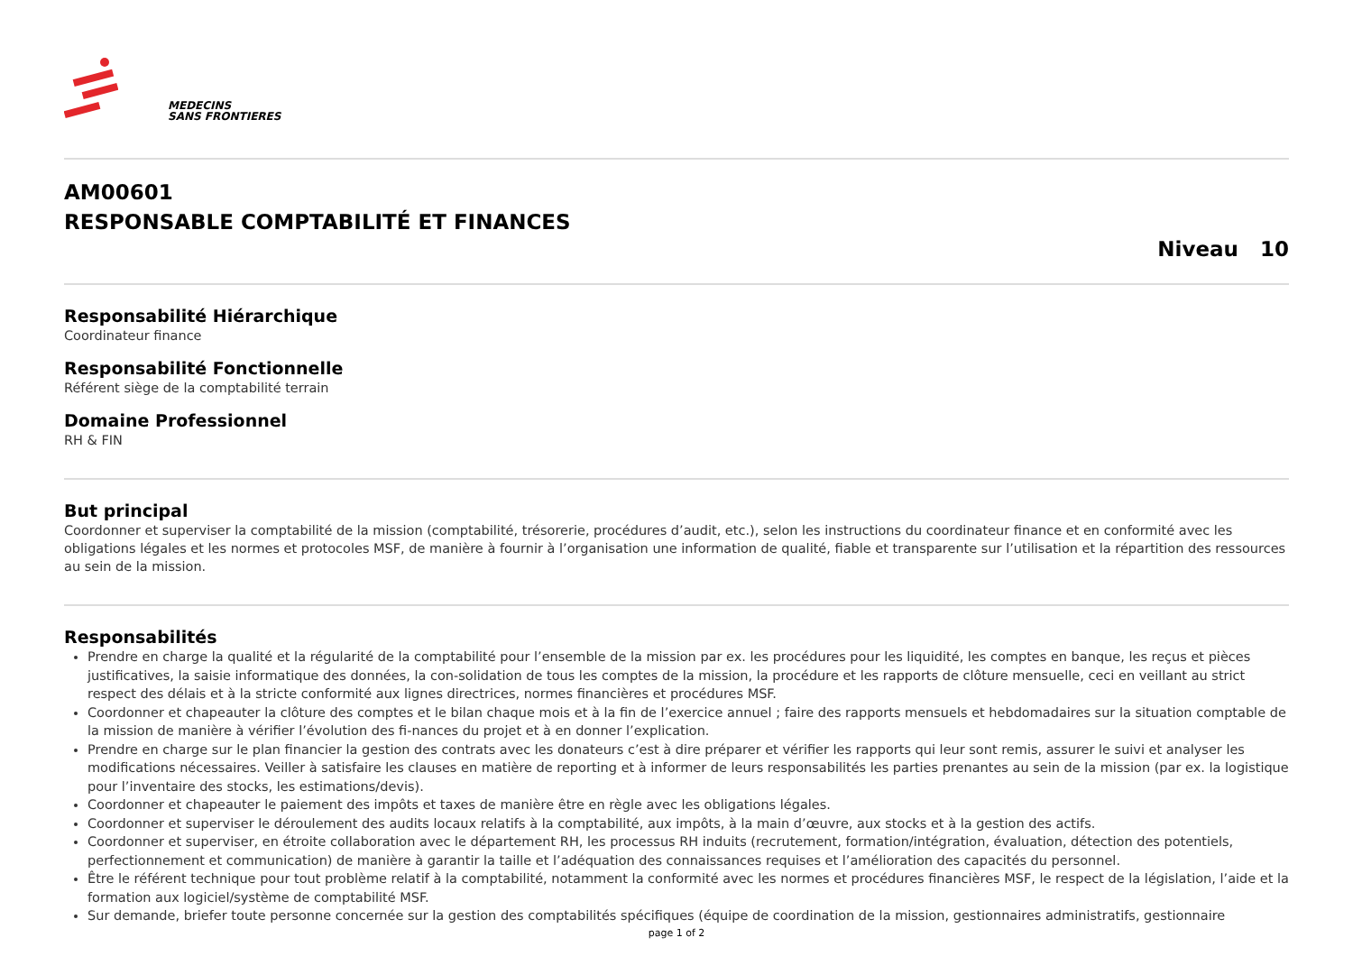MEDECINS
SANS FRONTIERES
AM00601
RESPONSABLE COMPTABILITÉ ET FINANCES
Niveau 10
Responsabilité Hiérarchique
Coordinateur finance
Responsabilité Fonctionnelle
Référent siège de la comptabilité terrain
Domaine Professionnel
RH & FIN
But principal
Coordonner et superviser la comptabilité de la mission (comptabilité, trésorerie, procédures d’audit, etc.), selon les instructions du coordinateur finance et en conformité avec les obligations légales et les normes et protocoles MSF, de manière à fournir à l’organisation une information de qualité, fiable et transparente sur l’utilisation et la répartition des ressources au sein de la mission.
Responsabilités
Prendre en charge la qualité et la régularité de la comptabilité pour l’ensemble de la mission par ex. les procédures pour les liquidité, les comptes en banque, les reçus et pièces justificatives, la saisie informatique des données, la con-solidation de tous les comptes de la mission, la procédure et les rapports de clôture mensuelle, ceci en veillant au strict respect des délais et à la stricte conformité aux lignes directrices, normes financières et procédures MSF.
Coordonner et chapeauter la clôture des comptes et le bilan chaque mois et à la fin de l’exercice annuel ; faire des rapports mensuels et hebdomadaires sur la situation comptable de la mission de manière à vérifier l’évolution des fi-nances du projet et à en donner l’explication.
Prendre en charge sur le plan financier la gestion des contrats avec les donateurs c’est à dire préparer et vérifier les rapports qui leur sont remis, assurer le suivi et analyser les modifications nécessaires. Veiller à satisfaire les clauses en matière de reporting et à informer de leurs responsabilités les parties prenantes au sein de la mission (par ex. la logistique pour l’inventaire des stocks, les estimations/devis).
Coordonner et chapeauter le paiement des impôts et taxes de manière être en règle avec les obligations légales.
Coordonner et superviser le déroulement des audits locaux relatifs à la comptabilité, aux impôts, à la main d’œuvre, aux stocks et à la gestion des actifs.
Coordonner et superviser, en étroite collaboration avec le département RH, les processus RH induits (recrutement, formation/intégration, évaluation, détection des potentiels, perfectionnement et communication) de manière à garantir la taille et l’adéquation des connaissances requises et l’amélioration des capacités du personnel.
Être le référent technique pour tout problème relatif à la comptabilité, notamment la conformité avec les normes et procédures financières MSF, le respect de la législation, l’aide et la formation aux logiciel/système de comptabilité MSF.
Sur demande, briefer toute personne concernée sur la gestion des comptabilités spécifiques (équipe de coordination de la mission, gestionnaires administratifs, gestionnaire
page 1 of 2